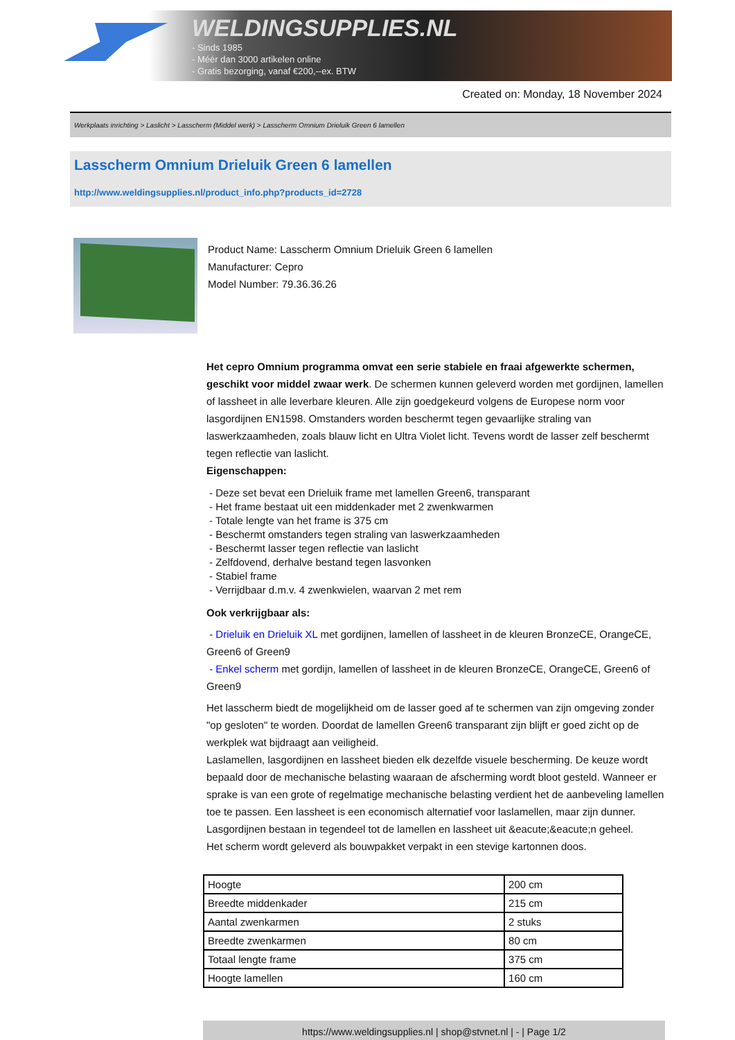WELDINGSUPPLIES.NL
- Sinds 1985
- Méér dan 3000 artikelen online
- Gratis bezorging, vanaf €200,--ex. BTW
Created on: Monday, 18 November 2024
Werkplaats inrichting > Laslicht > Lasscherm (Middel werk) > Lasscherm Omnium Drieluik Green 6 lamellen
Lasscherm Omnium Drieluik Green 6 lamellen
http://www.weldingsupplies.nl/product_info.php?products_id=2728
Product Name: Lasscherm Omnium Drieluik Green 6 lamellen
Manufacturer: Cepro
Model Number: 79.36.36.26
Het cepro Omnium programma omvat een serie stabiele en fraai afgewerkte schermen, geschikt voor middel zwaar werk. De schermen kunnen geleverd worden met gordijnen, lamellen of lassheet in alle leverbare kleuren. Alle zijn goedgekeurd volgens de Europese norm voor lasgordijnen EN1598. Omstanders worden beschermt tegen gevaarlijke straling van laswerkzaamheden, zoals blauw licht en Ultra Violet licht. Tevens wordt de lasser zelf beschermt tegen reflectie van laslicht.
Eigenschappen:
- Deze set bevat een Drieluik frame met lamellen Green6, transparant
- Het frame bestaat uit een middenkader met 2 zwenkwarmen
- Totale lengte van het frame is 375 cm
- Beschermt omstanders tegen straling van laswerkzaamheden
- Beschermt lasser tegen reflectie van laslicht
- Zelfdovend, derhalve bestand tegen lasvonken
- Stabiel frame
- Verrijdbaar d.m.v. 4 zwenkwielen, waarvan 2 met rem
Ook verkrijgbaar als:
- Drieluik en Drieluik XL met gordijnen, lamellen of lassheet in de kleuren BronzeCE, OrangeCE, Green6 of Green9
- Enkel scherm met gordijn, lamellen of lassheet in de kleuren BronzeCE, OrangeCE, Green6 of Green9
Het lasscherm biedt de mogelijkheid om de lasser goed af te schermen van zijn omgeving zonder "op gesloten" te worden. Doordat de lamellen Green6 transparant zijn blijft er goed zicht op de werkplek wat bijdraagt aan veiligheid.
Laslamellen, lasgordijnen en lassheet bieden elk dezelfde visuele bescherming. De keuze wordt bepaald door de mechanische belasting waaraan de afscherming wordt bloot gesteld. Wanneer er sprake is van een grote of regelmatige mechanische belasting verdient het de aanbeveling lamellen toe te passen. Een lassheet is een economisch alternatief voor laslamellen, maar zijn dunner. Lasgordijnen bestaan in tegendeel tot de lamellen en lassheet uit &eacute;&eacute;n geheel.
Het scherm wordt geleverd als bouwpakket verpakt in een stevige kartonnen doos.
| Hoogte | 200 cm |
| Breedte middenkader | 215 cm |
| Aantal zwenkarmen | 2 stuks |
| Breedte zwenkarmen | 80 cm |
| Totaal lengte frame | 375 cm |
| Hoogte lamellen | 160 cm |
https://www.weldingsupplies.nl | shop@stvnet.nl | - | Page 1/2